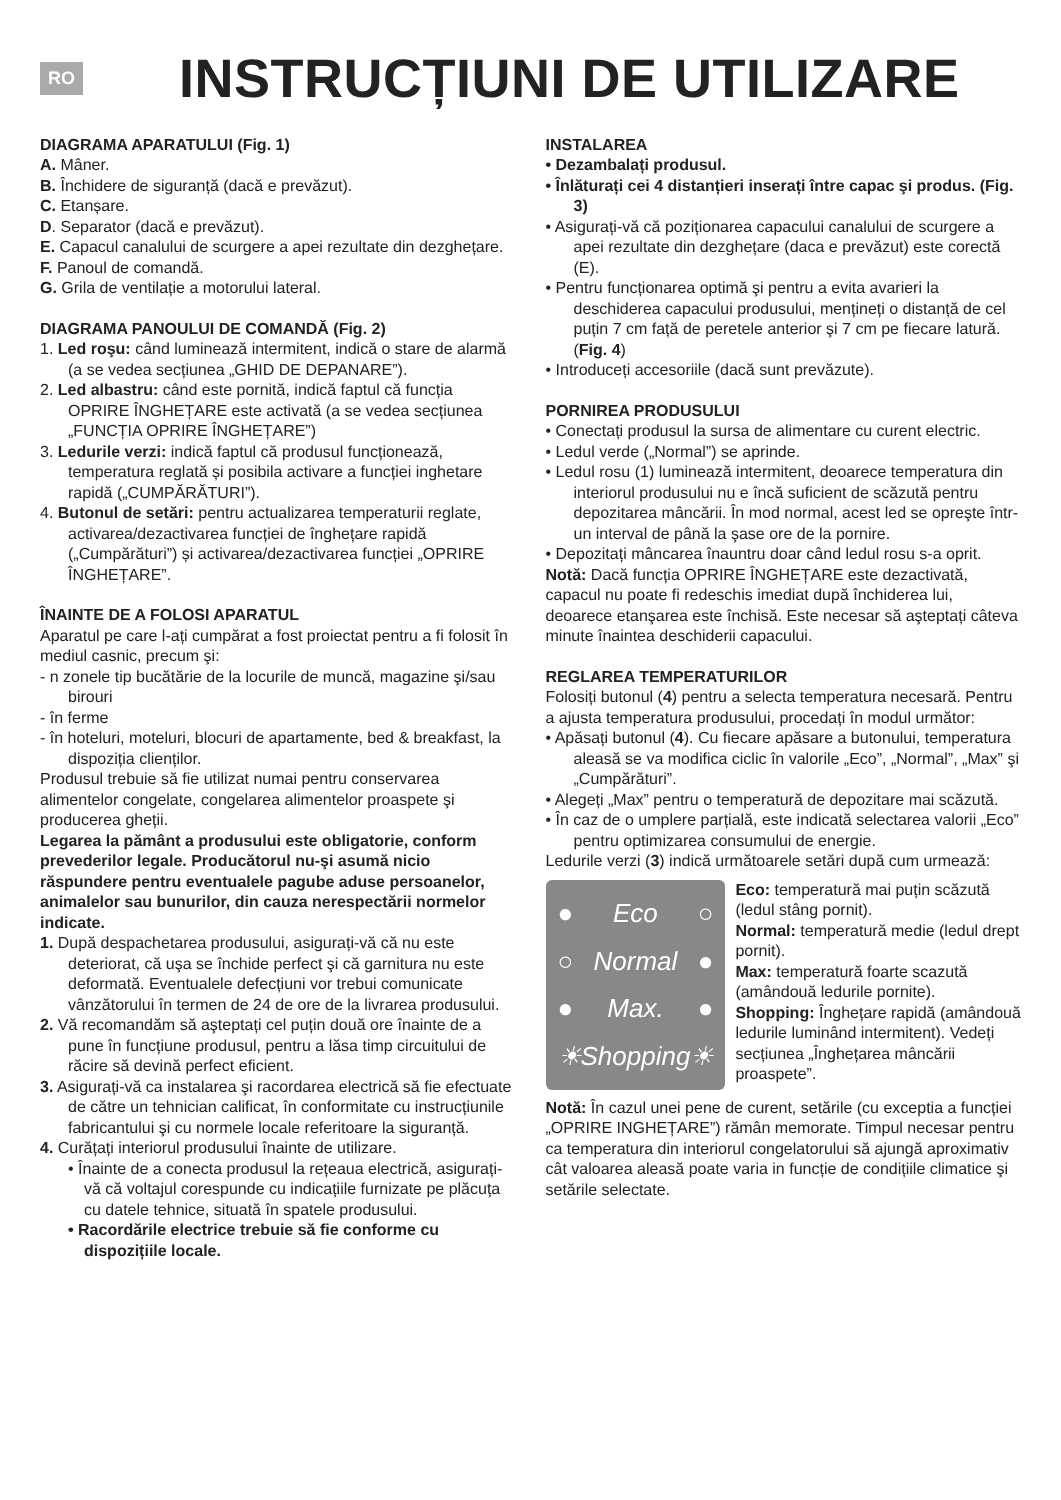RO
INSTRUCȚIUNI DE UTILIZARE
DIAGRAMA APARATULUI (Fig. 1)
A. Mâner.
B. Închidere de siguranță (dacă e prevăzut).
C. Etanșare.
D. Separator (dacă e prevăzut).
E. Capacul canalului de scurgere a apei rezultate din dezghețare.
F. Panoul de comandă.
G. Grila de ventilație a motorului lateral.
DIAGRAMA PANOULUI DE COMANDĂ (Fig. 2)
1. Led roşu: când luminează intermitent, indică o stare de alarmă (a se vedea secțiunea „GHID DE DEPANARE”).
2. Led albastru: când este pornită, indică faptul că funcția OPRIRE ÎNGHEȚARE este activată (a se vedea secțiunea „FUNCȚIA OPRIRE ÎNGHEȚARE”)
3. Ledurile verzi: indică faptul că produsul funcționează, temperatura reglată și posibila activare a funcției inghetare rapidă („CUMPĂRĂTURI”).
4. Butonul de setări: pentru actualizarea temperaturii reglate, activarea/dezactivarea funcției de înghețare rapidă („Cumpărături”) și activarea/dezactivarea funcției „OPRIRE ÎNGHEȚARE”.
ÎNAINTE DE A FOLOSI APARATUL
Aparatul pe care l-ați cumpărat a fost proiectat pentru a fi folosit în mediul casnic, precum şi:
- n zonele tip bucătărie de la locurile de muncă, magazine şi/sau birouri
- în ferme
- în hoteluri, moteluri, blocuri de apartamente, bed & breakfast, la dispoziția clienților.
Produsul trebuie să fie utilizat numai pentru conservarea alimentelor congelate, congelarea alimentelor proaspete şi producerea gheții.
Legarea la pământ a produsului este obligatorie, conform prevederilor legale. Producătorul nu-şi asumă nicio răspundere pentru eventualele pagube aduse persoanelor, animalelor sau bunurilor, din cauza nerespectării normelor indicate.
1. După despachetarea produsului, asigurați-vă că nu este deteriorat, că uşa se închide perfect şi că garnitura nu este deformată. Eventualele defecțiuni vor trebui comunicate vânzătorului în termen de 24 de ore de la livrarea produsului.
2. Vă recomandăm să aşteptați cel puțin două ore înainte de a pune în funcțiune produsul, pentru a lăsa timp circuitului de răcire să devină perfect eficient.
3. Asigurați-vă ca instalarea şi racordarea electrică să fie efectuate de către un tehnician calificat, în conformitate cu instrucțiunile fabricantului şi cu normele locale referitoare la siguranță.
4. Curățați interiorul produsului înainte de utilizare.
• Înainte de a conecta produsul la rețeaua electrică, asigurați-vă că voltajul corespunde cu indicațiile furnizate pe plăcuța cu datele tehnice, situată în spatele produsului.
• Racordările electrice trebuie să fie conforme cu dispozițiile locale.
INSTALAREA
• Dezambalați produsul.
• Înlăturați cei 4 distanțieri inserați între capac şi produs. (Fig. 3)
• Asigurați-vă că poziționarea capacului canalului de scurgere a apei rezultate din dezghețare (daca e prevăzut) este corectă (E).
• Pentru funcționarea optimă şi pentru a evita avarieri la deschiderea capacului produsului, mențineți o distanță de cel puțin 7 cm față de peretele anterior şi 7 cm pe fiecare latură. (Fig. 4)
• Introduceți accesoriile (dacă sunt prevăzute).
PORNIREA PRODUSULUI
• Conectați produsul la sursa de alimentare cu curent electric.
• Ledul verde („Normal”) se aprinde.
• Ledul rosu (1) luminează intermitent, deoarece temperatura din interiorul produsului nu e încă suficient de scăzută pentru depozitarea mâncării. În mod normal, acest led se opreşte într-un interval de până la şase ore de la pornire.
• Depozitați mâncarea înauntru doar când ledul rosu s-a oprit.
Notă: Dacă funcția OPRIRE ÎNGHEȚARE este dezactivată, capacul nu poate fi redeschis imediat după închiderea lui, deoarece etanşarea este închisă. Este necesar să aşteptați câteva minute înaintea deschiderii capacului.
REGLAREA TEMPERATURILOR
Folosiți butonul (4) pentru a selecta temperatura necesară. Pentru a ajusta temperatura produsului, procedați în modul următor:
• Apăsați butonul (4). Cu fiecare apăsare a butonului, temperatura aleasă se va modifica ciclic în valorile „Eco”, „Normal”, „Max” şi „Cumpărături”.
• Alegeți „Max” pentru o temperatură de depozitare mai scăzută.
• În caz de o umplere parțială, este indicată selectarea valorii „Eco” pentru optimizarea consumului de energie.
Ledurile verzi (3) indică următoarele setări după cum urmează:
● Eco ○
○ Normal ●
● Max. ●
☀ Shopping ☀
Eco: temperatură mai puțin scăzută (ledul stâng pornit).
Normal: temperatură medie (ledul drept pornit).
Max: temperatură foarte scazută (amândouă ledurile pornite).
Shopping: Înghețare rapidă (amândouă ledurile luminând intermitent). Vedeți secțiunea „Înghețarea mâncării proaspete”.
Notă: În cazul unei pene de curent, setările (cu exceptia a funcției „OPRIRE INGHEȚARE”) rămân memorate. Timpul necesar pentru ca temperatura din interiorul congelatorului să ajungă aproximativ cât valoarea aleasă poate varia in funcție de condițiile climatice şi setările selectate.